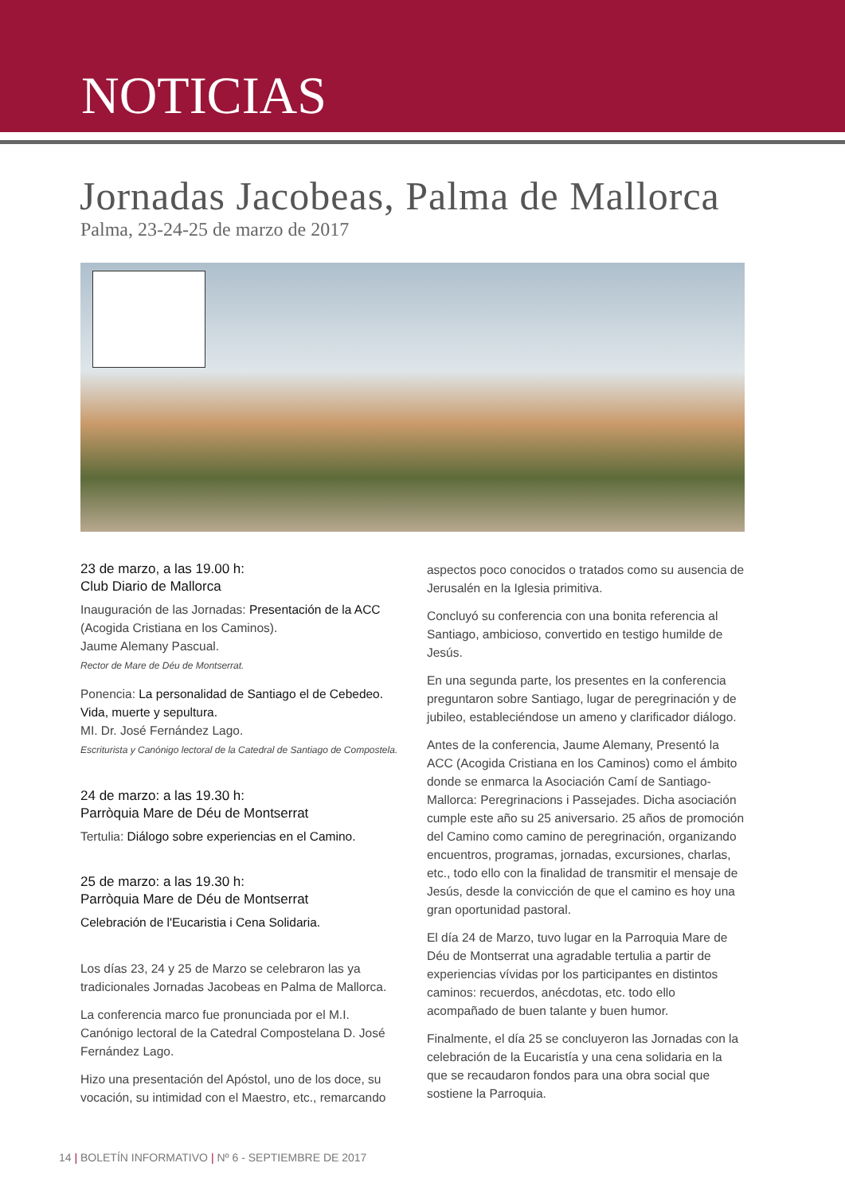NOTICIAS
Jornadas Jacobeas, Palma de Mallorca
Palma, 23-24-25 de marzo de 2017
23 de marzo, a las 19.00 h:
Club Diario de Mallorca
Inauguración de las Jornadas: Presentación de la ACC (Acogida Cristiana en los Caminos).
Jaume Alemany Pascual.
Rector de Mare de Déu de Montserrat.
Ponencia: La personalidad de Santiago el de Cebedeo. Vida, muerte y sepultura.
MI. Dr. José Fernández Lago.
Escriturista y Canónigo lectoral de la Catedral de Santiago de Compostela.
24 de marzo: a las 19.30 h:
Parròquia Mare de Déu de Montserrat
Tertulia: Diálogo sobre experiencias en el Camino.
25 de marzo: a las 19.30 h:
Parròquia Mare de Déu de Montserrat
Celebración de l'Eucaristia i Cena Solidaria.
Los días 23, 24 y 25 de Marzo se celebraron las ya tradicionales Jornadas Jacobeas en Palma de Mallorca.
La conferencia marco fue pronunciada por el M.I. Canónigo lectoral de la Catedral Compostelana D. José Fernández Lago.
Hizo una presentación del Apóstol, uno de los doce, su vocación, su intimidad con el Maestro, etc., remarcando
aspectos poco conocidos o tratados como su ausencia de Jerusalén en la Iglesia primitiva.
Concluyó su conferencia con una bonita referencia al Santiago, ambicioso, convertido en testigo humilde de Jesús.
En una segunda parte, los presentes en la conferencia preguntaron sobre Santiago, lugar de peregrinación y de jubileo, estableciéndose un ameno y clarificador diálogo.
Antes de la conferencia, Jaume Alemany, Presentó la ACC (Acogida Cristiana en los Caminos) como el ámbito donde se enmarca la Asociación Camí de Santiago-Mallorca: Peregrinacions i Passejades. Dicha asociación cumple este año su 25 aniversario. 25 años de promoción del Camino como camino de peregrinación, organizando encuentros, programas, jornadas, excursiones, charlas, etc., todo ello con la finalidad de transmitir el mensaje de Jesús, desde la convicción de que el camino es hoy una gran oportunidad pastoral.
El día 24 de Marzo, tuvo lugar en la Parroquia Mare de Déu de Montserrat una agradable tertulia a partir de experiencias vívidas por los participantes en distintos caminos: recuerdos, anécdotas, etc. todo ello acompañado de buen talante y buen humor.
Finalmente, el día 25 se concluyeron las Jornadas con la celebración de la Eucaristía y una cena solidaria en la que se recaudaron fondos para una obra social que sostiene la Parroquia.
14 | BOLETÍN INFORMATIVO | Nº 6 - SEPTIEMBRE DE 2017